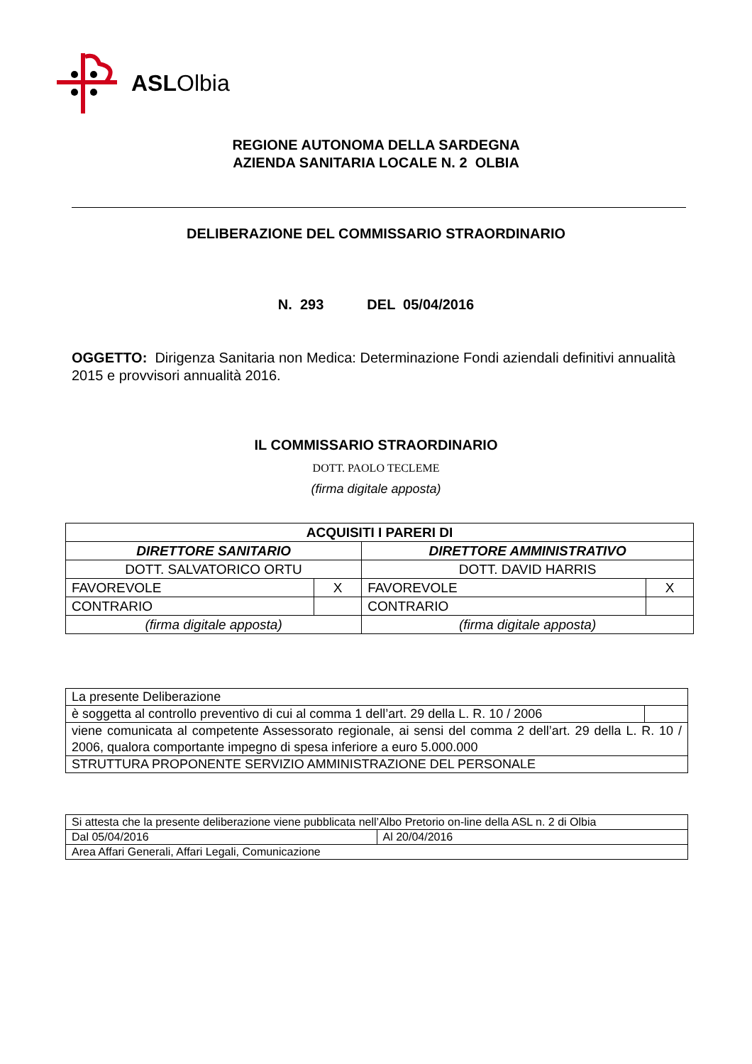ASLOlbia
REGIONE AUTONOMA DELLA SARDEGNA
AZIENDA SANITARIA LOCALE N. 2 OLBIA
DELIBERAZIONE DEL COMMISSARIO STRAORDINARIO
N. 293 DEL 05/04/2016
OGGETTO: Dirigenza Sanitaria non Medica: Determinazione Fondi aziendali definitivi annualità 2015 e provvisori annualità 2016.
IL COMMISSARIO STRAORDINARIO
DOTT. PAOLO TECLEME
(firma digitale apposta)
| ACQUISITI I PARERI DI | | | |
| --- | --- | --- | --- |
| DIRETTORE SANITARIO | | DIRETTORE AMMINISTRATIVO | |
| DOTT. SALVATORICO ORTU | | DOTT. DAVID HARRIS | |
| FAVOREVOLE | X | FAVOREVOLE | X |
| CONTRARIO | | CONTRARIO | |
| (firma digitale apposta) | | (firma digitale apposta) | |
| La presente Deliberazione | |
| è soggetta al controllo preventivo di cui al comma 1 dell’art. 29 della L. R. 10 / 2006 | |
| viene comunicata al competente Assessorato regionale, ai sensi del comma 2 dell’art. 29 della L. R. 10 / 2006, qualora comportante impegno di spesa inferiore a euro 5.000.000 | |
| STRUTTURA PROPONENTE SERVIZIO AMMINISTRAZIONE DEL PERSONALE | |
| Si attesta che la presente deliberazione viene pubblicata nell’Albo Pretorio on-line della ASL n. 2 di Olbia | |
| Dal 05/04/2016 | Al 20/04/2016 |
| Area Affari Generali, Affari Legali, Comunicazione | |